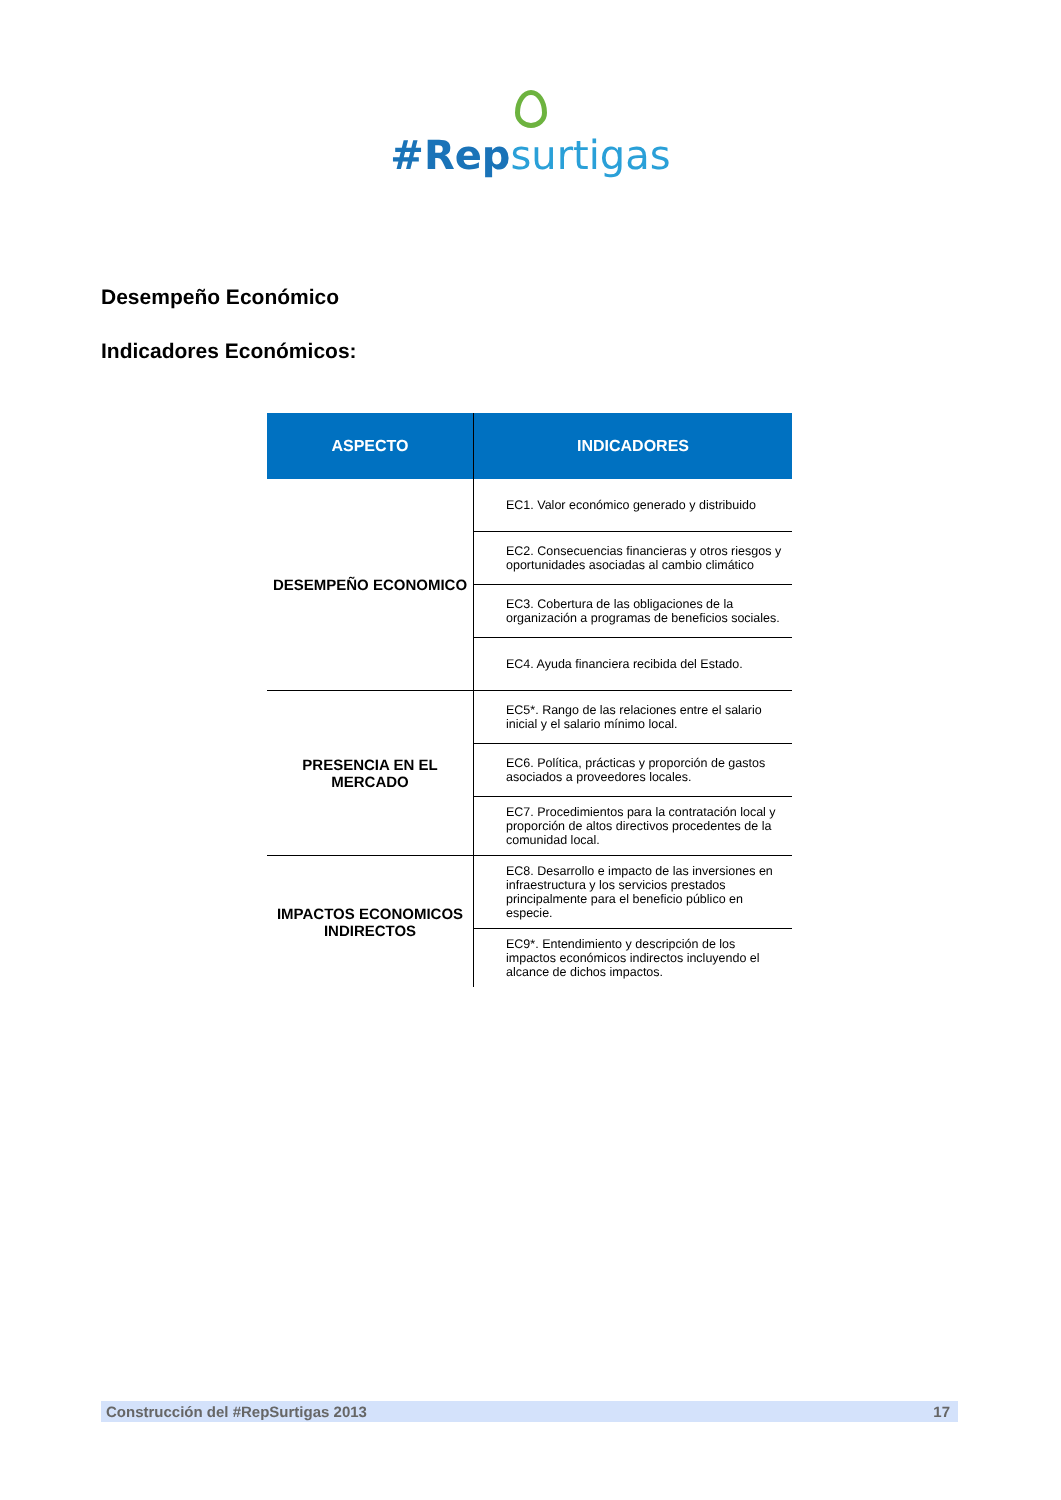#Repsurtigas
Desempeño Económico
Indicadores Económicos:
| ASPECTO | INDICADORES |
| --- | --- |
| DESEMPEÑO ECONOMICO | EC1. Valor económico generado y distribuido |
| | EC2. Consecuencias financieras y otros riesgos y oportunidades asociadas al cambio climático |
| | EC3. Cobertura de las obligaciones de la organización a programas de beneficios sociales. |
| | EC4. Ayuda financiera recibida del Estado. |
| PRESENCIA EN EL MERCADO | EC5*. Rango de las relaciones entre el salario inicial y el salario mínimo local. |
| | EC6. Política, prácticas y proporción de gastos asociados a proveedores locales. |
| | EC7. Procedimientos para la contratación local y proporción de altos directivos procedentes de la comunidad local. |
| IMPACTOS ECONOMICOS INDIRECTOS | EC8. Desarrollo e impacto de las inversiones en infraestructura y los servicios prestados principalmente para el beneficio público en especie. |
| | EC9*. Entendimiento y descripción de los impactos económicos indirectos incluyendo el alcance de dichos impactos. |
Construcción del #RepSurtigas 2013 17